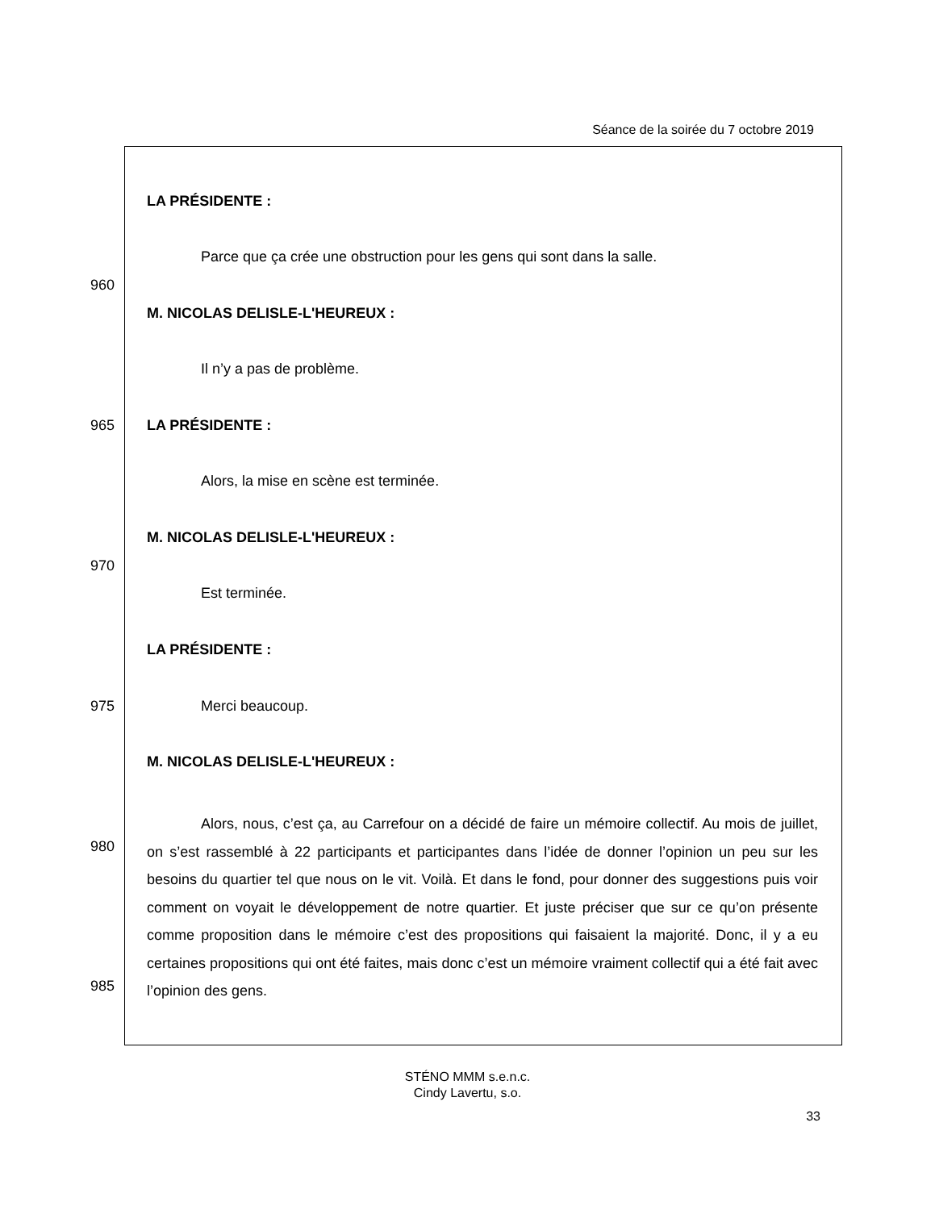Séance de la soirée du 7 octobre 2019
LA PRÉSIDENTE :
Parce que ça crée une obstruction pour les gens qui sont dans la salle.
960
M. NICOLAS DELISLE-L'HEUREUX :
Il n’y a pas de problème.
965 LA PRÉSIDENTE :
Alors, la mise en scène est terminée.
M. NICOLAS DELISLE-L'HEUREUX :
970
Est terminée.
LA PRÉSIDENTE :
975 Merci beaucoup.
M. NICOLAS DELISLE-L'HEUREUX :
980
985
Alors, nous, c’est ça, au Carrefour on a décidé de faire un mémoire collectif. Au mois de juillet, on s’est rassemblé à 22 participants et participantes dans l’idée de donner l’opinion un peu sur les besoins du quartier tel que nous on le vit. Voilà. Et dans le fond, pour donner des suggestions puis voir comment on voyait le développement de notre quartier. Et juste préciser que sur ce qu’on présente comme proposition dans le mémoire c’est des propositions qui faisaient la majorité. Donc, il y a eu certaines propositions qui ont été faites, mais donc c’est un mémoire vraiment collectif qui a été fait avec l’opinion des gens.
STÉNO MMM s.e.n.c.
Cindy Lavertu, s.o.
33